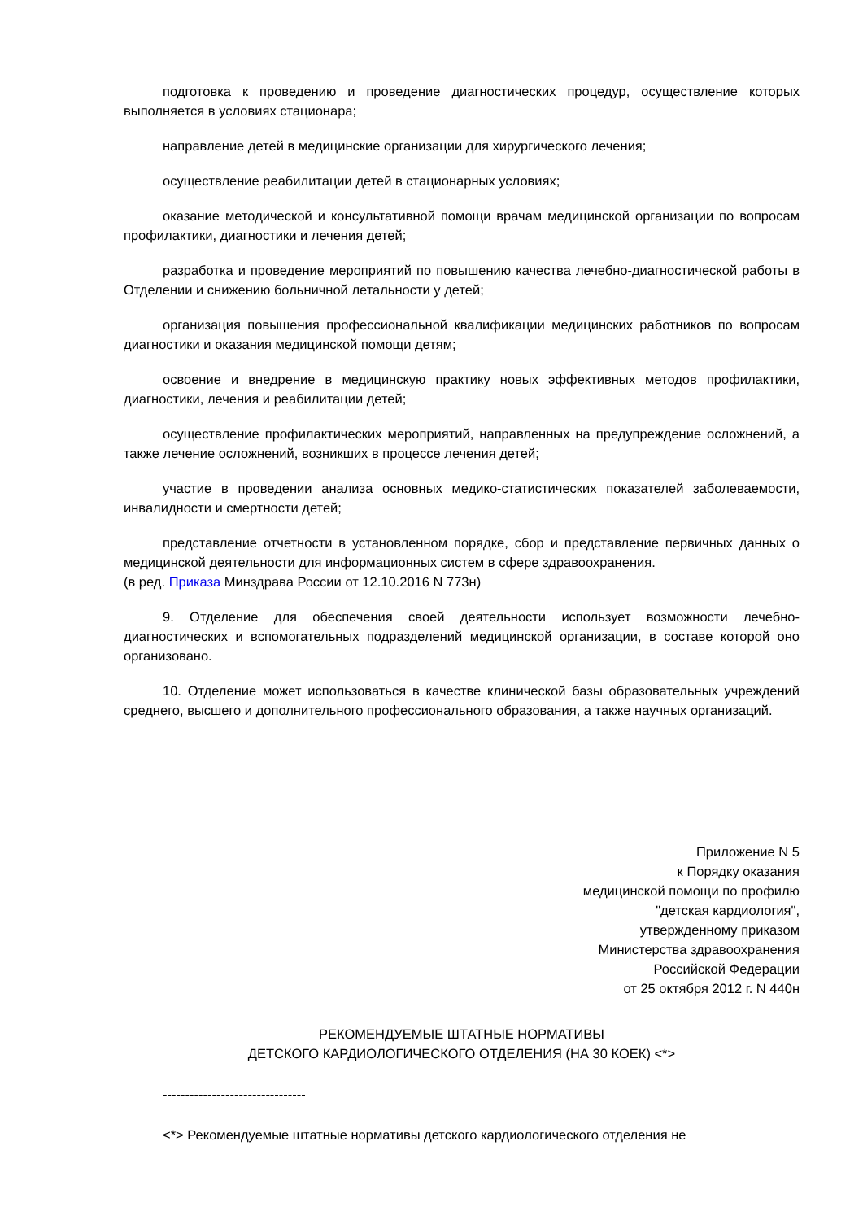подготовка к проведению и проведение диагностических процедур, осуществление которых выполняется в условиях стационара;
направление детей в медицинские организации для хирургического лечения;
осуществление реабилитации детей в стационарных условиях;
оказание методической и консультативной помощи врачам медицинской организации по вопросам профилактики, диагностики и лечения детей;
разработка и проведение мероприятий по повышению качества лечебно-диагностической работы в Отделении и снижению больничной летальности у детей;
организация повышения профессиональной квалификации медицинских работников по вопросам диагностики и оказания медицинской помощи детям;
освоение и внедрение в медицинскую практику новых эффективных методов профилактики, диагностики, лечения и реабилитации детей;
осуществление профилактических мероприятий, направленных на предупреждение осложнений, а также лечение осложнений, возникших в процессе лечения детей;
участие в проведении анализа основных медико-статистических показателей заболеваемости, инвалидности и смертности детей;
представление отчетности в установленном порядке, сбор и представление первичных данных о медицинской деятельности для информационных систем в сфере здравоохранения.
(в ред. Приказа Минздрава России от 12.10.2016 N 773н)
9. Отделение для обеспечения своей деятельности использует возможности лечебно-диагностических и вспомогательных подразделений медицинской организации, в составе которой оно организовано.
10. Отделение может использоваться в качестве клинической базы образовательных учреждений среднего, высшего и дополнительного профессионального образования, а также научных организаций.
Приложение N 5
к Порядку оказания
медицинской помощи по профилю
"детская кардиология",
утвержденному приказом
Министерства здравоохранения
Российской Федерации
от 25 октября 2012 г. N 440н
РЕКОМЕНДУЕМЫЕ ШТАТНЫЕ НОРМАТИВЫ
ДЕТСКОГО КАРДИОЛОГИЧЕСКОГО ОТДЕЛЕНИЯ (НА 30 КОЕК) <*>
--------------------------------
<*> Рекомендуемые штатные нормативы детского кардиологического отделения не